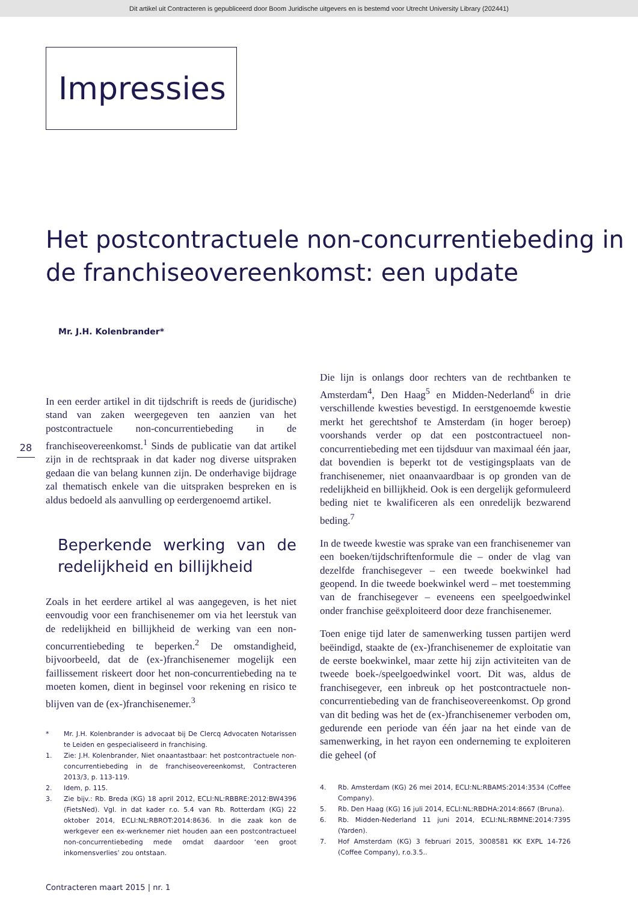Dit artikel uit Contracteren is gepubliceerd door Boom Juridische uitgevers en is bestemd voor Utrecht University Library (202441)
Impressies
Het postcontractuele non-concurrentiebeding in de franchiseovereenkomst: een update
Mr. J.H. Kolenbrander*
28
In een eerder artikel in dit tijdschrift is reeds de (juridische) stand van zaken weergegeven ten aanzien van het postcontractuele non-concurrentiebeding in de franchiseovereenkomst.<sup>1</sup> Sinds de publicatie van dat artikel zijn in de rechtspraak in dat kader nog diverse uitspraken gedaan die van belang kunnen zijn. De onderhavige bijdrage zal thematisch enkele van die uitspraken bespreken en is aldus bedoeld als aanvulling op eerdergenoemd artikel.
Beperkende werking van de redelijkheid en billijkheid
Zoals in het eerdere artikel al was aangegeven, is het niet eenvoudig voor een franchisenemer om via het leerstuk van de redelijkheid en billijkheid de werking van een non-concurrentiebeding te beperken.<sup>2</sup> De omstandigheid, bijvoorbeeld, dat de (ex-)franchisenemer mogelijk een faillissement riskeert door het non-concurrentiebeding na te moeten komen, dient in beginsel voor rekening en risico te blijven van de (ex-)franchisenemer.<sup>3</sup>
* Mr. J.H. Kolenbrander is advocaat bij De Clercq Advocaten Notarissen te Leiden en gespecialiseerd in franchising.
1. Zie: J.H. Kolenbrander, Niet onaantastbaar: het postcontractuele non-concurrentiebeding in de franchiseovereenkomst, Contracteren 2013/3, p. 113-119.
2. Idem, p. 115.
3. Zie bijv.: Rb. Breda (KG) 18 april 2012, ECLI:NL:RBBRE:2012:BW4396 (FietsNed). Vgl. in dat kader r.o. 5.4 van Rb. Rotterdam (KG) 22 oktober 2014, ECLI:NL:RBROT:2014:8636. In die zaak kon de werkgever een ex-werknemer niet houden aan een postcontractueel non-concurrentiebeding mede omdat daardoor ‘een groot inkomensverlies’ zou ontstaan.
Die lijn is onlangs door rechters van de rechtbanken te Amsterdam<sup>4</sup>, Den Haag<sup>5</sup> en Midden-Nederland<sup>6</sup> in drie verschillende kwesties bevestigd. In eerstgenoemde kwestie merkt het gerechtshof te Amsterdam (in hoger beroep) voorshands verder op dat een postcontractueel non-concurrentiebeding met een tijdsduur van maximaal één jaar, dat bovendien is beperkt tot de vestigingsplaats van de franchisenemer, niet onaanvaardbaar is op gronden van de redelijkheid en billijkheid. Ook is een dergelijk geformuleerd beding niet te kwalificeren als een onredelijk bezwarend beding.<sup>7</sup>
In de tweede kwestie was sprake van een franchisenemer van een boeken/tijdschriftenformule die – onder de vlag van dezelfde franchisegever – een tweede boekwinkel had geopend. In die tweede boekwinkel werd – met toestemming van de franchisegever – eveneens een speelgoedwinkel onder franchise geëxploiteerd door deze franchisenemer.
Toen enige tijd later de samenwerking tussen partijen werd beëindigd, staakte de (ex-)franchisenemer de exploitatie van de eerste boekwinkel, maar zette hij zijn activiteiten van de tweede boek-/speelgoedwinkel voort. Dit was, aldus de franchisegever, een inbreuk op het postcontractuele non-concurrentiebeding van de franchiseovereenkomst. Op grond van dit beding was het de (ex-)franchisenemer verboden om, gedurende een periode van één jaar na het einde van de samenwerking, in het rayon een onderneming te exploiteren die geheel (of
4. Rb. Amsterdam (KG) 26 mei 2014, ECLI:NL:RBAMS:2014:3534 (Coffee Company).
5. Rb. Den Haag (KG) 16 juli 2014, ECLI:NL:RBDHA:2014:8667 (Bruna).
6. Rb. Midden-Nederland 11 juni 2014, ECLI:NL:RBMNE:2014:7395 (Yarden).
7. Hof Amsterdam (KG) 3 februari 2015, 3008581 KK EXPL 14-726 (Coffee Company), r.o.3.5..
Contracteren maart 2015 | nr. 1